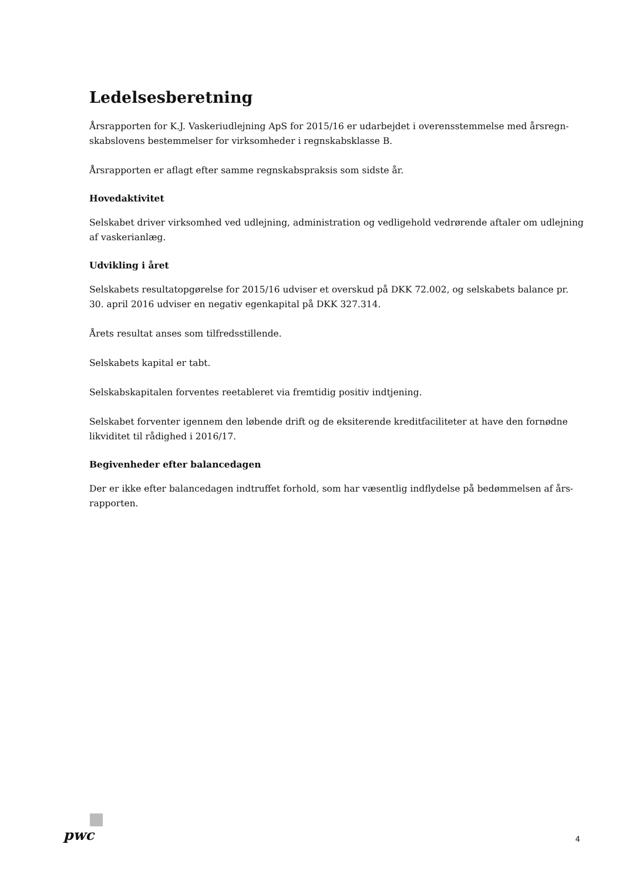Ledelsesberetning
Årsrapporten for K.J. Vaskeriudlejning ApS for 2015/16 er udarbejdet i overensstemmelse med årsregn-skabslovens bestemmelser for virksomheder i regnskabsklasse B.
Årsrapporten er aflagt efter samme regnskabspraksis som sidste år.
Hovedaktivitet
Selskabet driver virksomhed ved udlejning, administration og vedligehold vedrørende aftaler om udlejning af vaskerianlæg.
Udvikling i året
Selskabets resultatopgørelse for 2015/16 udviser et overskud på DKK 72.002, og selskabets balance pr. 30. april 2016 udviser en negativ egenkapital på DKK 327.314.
Årets resultat anses som tilfredsstillende.
Selskabets kapital er tabt.
Selskabskapitalen forventes reetableret via fremtidig positiv indtjening.
Selskabet forventer igennem den løbende drift og de eksiterende kreditfaciliteter at have den fornødne likviditet til rådighed i 2016/17.
Begivenheder efter balancedagen
Der er ikke efter balancedagen indtruffet forhold, som har væsentlig indflydelse på bedømmelsen af års-rapporten.
pwc
4